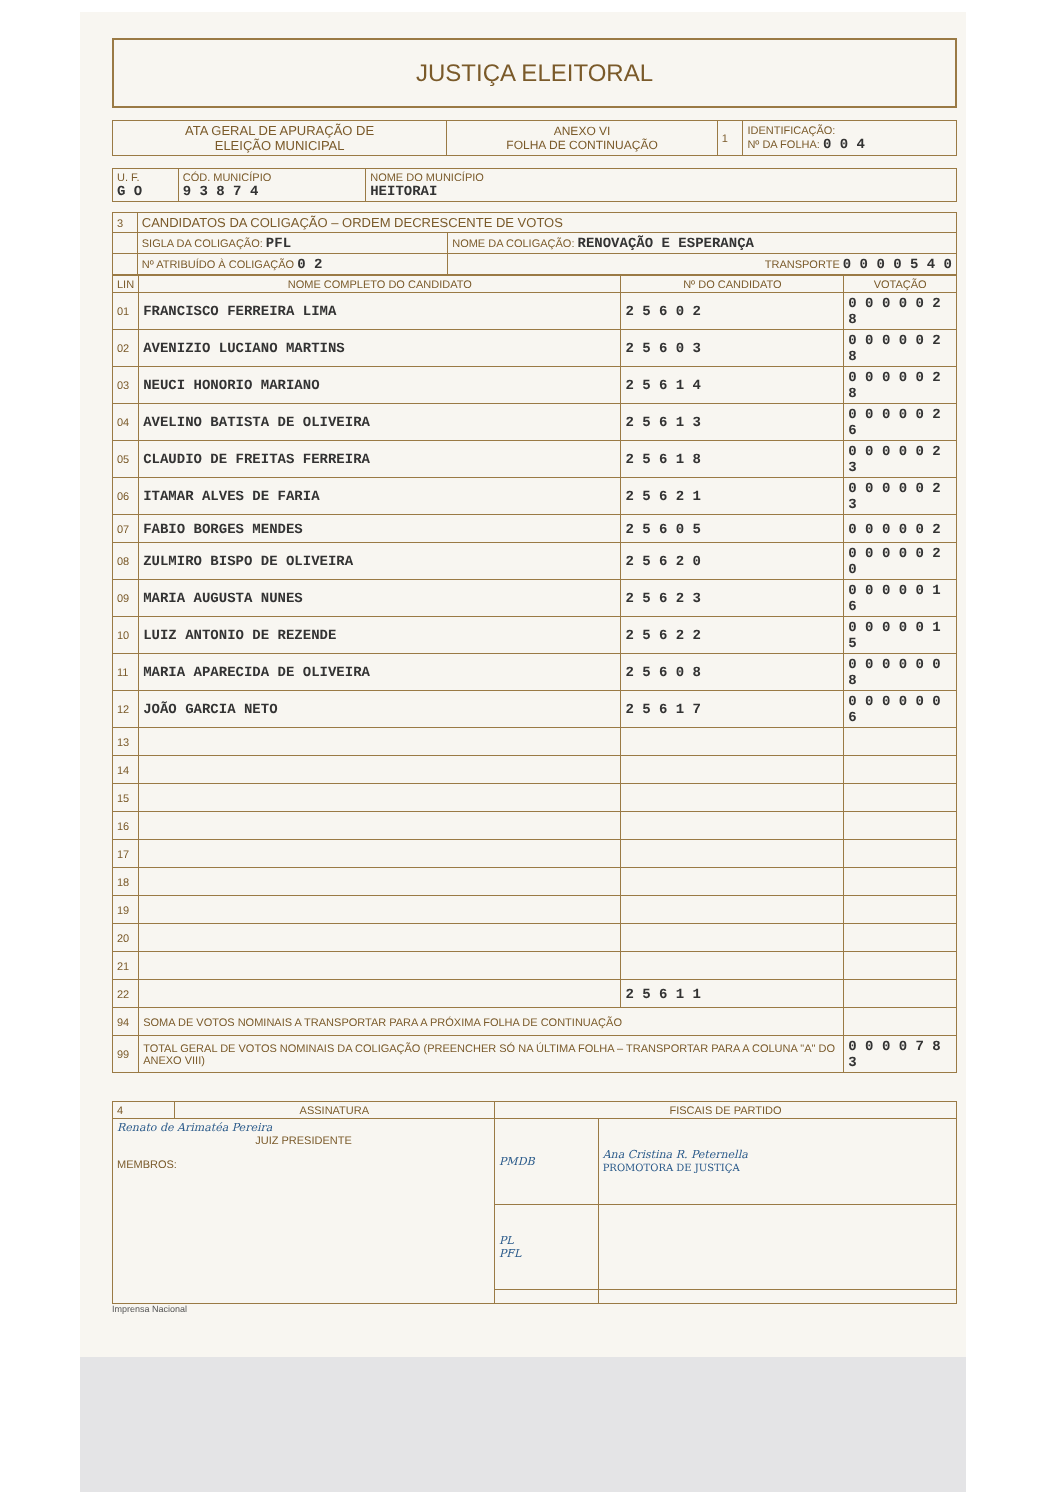JUSTIÇA ELEITORAL
| ATA GERAL DE APURAÇÃO DE ELEIÇÃO MUNICIPAL | ANEXO VI FOLHA DE CONTINUAÇÃO | 1 | IDENTIFICAÇÃO: Nº DA FOLHA: 0 0 4 |
| U. F. G O | CÓD. MUNICÍPIO 9 3 8 7 4 | NOME DO MUNICÍPIO HEITORAI |
| 3 | CANDIDATOS DA COLIGAÇÃO – ORDEM DECRESCENTE DE VOTOS | |
| | SIGLA DA COLIGAÇÃO: PFL | NOME DA COLIGAÇÃO: RENOVAÇÃO E ESPERANÇA |
| | Nº ATRIBUÍDO À COLIGAÇÃO 0 2 | TRANSPORTE 0 0 0 0 5 4 0 |
| LIN | NOME COMPLETO DO CANDIDATO | Nº DO CANDIDATO | VOTAÇÃO |
| --- | --- | --- | --- |
| 01 | FRANCISCO FERREIRA LIMA | 2 5 6 0 2 | 0 0 0 0 0 2 8 |
| 02 | AVENIZIO LUCIANO MARTINS | 2 5 6 0 3 | 0 0 0 0 0 2 8 |
| 03 | NEUCI HONORIO MARIANO | 2 5 6 1 4 | 0 0 0 0 0 2 8 |
| 04 | AVELINO BATISTA DE OLIVEIRA | 2 5 6 1 3 | 0 0 0 0 0 2 6 |
| 05 | CLAUDIO DE FREITAS FERREIRA | 2 5 6 1 8 | 0 0 0 0 0 2 3 |
| 06 | ITAMAR ALVES DE FARIA | 2 5 6 2 1 | 0 0 0 0 0 2 3 |
| 07 | FABIO BORGES MENDES | 2 5 6 0 5 | 0 0 0 0 0 2 |
| 08 | ZULMIRO BISPO DE OLIVEIRA | 2 5 6 2 0 | 0 0 0 0 0 2 0 |
| 09 | MARIA AUGUSTA NUNES | 2 5 6 2 3 | 0 0 0 0 0 1 6 |
| 10 | LUIZ ANTONIO DE REZENDE | 2 5 6 2 2 | 0 0 0 0 0 1 5 |
| 11 | MARIA APARECIDA DE OLIVEIRA | 2 5 6 0 8 | 0 0 0 0 0 0 8 |
| 12 | JOÃO GARCIA NETO | 2 5 6 1 7 | 0 0 0 0 0 0 6 |
| 13 | | | |
| 14 | | | |
| 15 | | | |
| 16 | | | |
| 17 | | | |
| 18 | | | |
| 19 | | | |
| 20 | | | |
| 21 | | | |
| 22 | | 2 5 6 1 1 | |
| 94 | SOMA DE VOTOS NOMINAIS A TRANSPORTAR PARA A PRÓXIMA FOLHA DE CONTINUAÇÃO | | |
| 99 | TOTAL GERAL DE VOTOS NOMINAIS DA COLIGAÇÃO (PREENCHER SÓ NA ÚLTIMA FOLHA – TRANSPORTAR PARA A COLUNA "A" DO ANEXO VIII) | | 0 0 0 0 7 8 3 |
| 4 | ASSINATURA | FISCAIS DE PARTIDO | |
| Renato de Arimatéa Pereira JUIZ PRESIDENTE MEMBROS: | | PMDB | Ana Cristina R. Peternella PROMOTORA DE JUSTIÇA |
| | | PL PFL | |
Imprensa Nacional